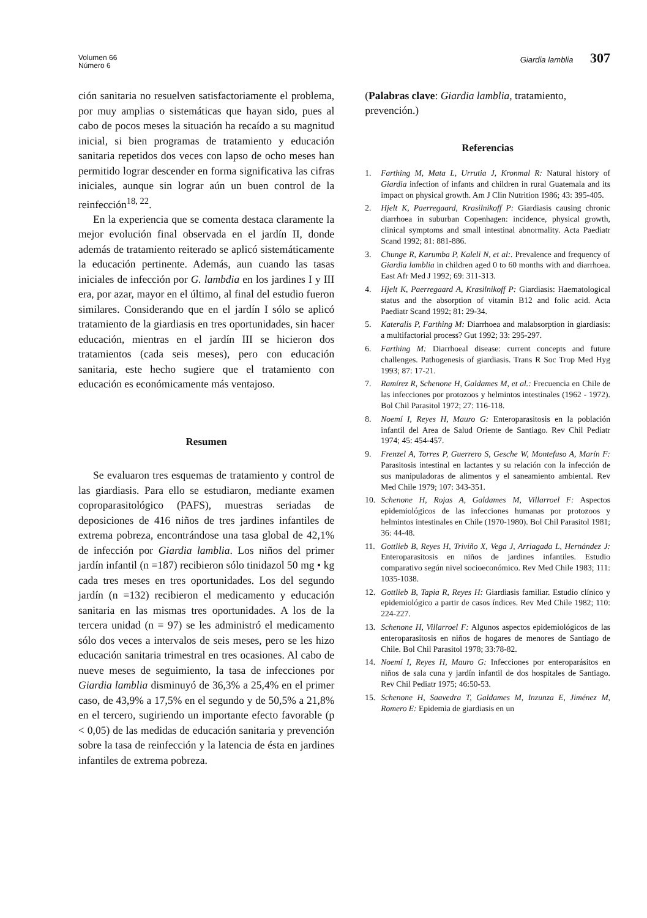Volumen 66
Número 6
Giardia lamblia 307
ción sanitaria no resuelven satisfactoriamente el problema, por muy amplias o sistemáticas que hayan sido, pues al cabo de pocos meses la situación ha recaído a su magnitud inicial, si bien programas de tratamiento y educación sanitaria repetidos dos veces con lapso de ocho meses han permitido lograr descender en forma significativa las cifras iniciales, aunque sin lograr aún un buen control de la reinfección<sup>18, 22</sup>.
En la experiencia que se comenta destaca claramente la mejor evolución final observada en el jardín II, donde además de tratamiento reiterado se aplicó sistemáticamente la educación pertinente. Además, aun cuando las tasas iniciales de infección por G. lambdia en los jardines I y III era, por azar, mayor en el último, al final del estudio fueron similares. Considerando que en el jardín I sólo se aplicó tratamiento de la giardiasis en tres oportunidades, sin hacer educación, mientras en el jardín III se hicieron dos tratamientos (cada seis meses), pero con educación sanitaria, este hecho sugiere que el tratamiento con educación es económicamente más ventajoso.
Resumen
Se evaluaron tres esquemas de tratamiento y control de las giardiasis. Para ello se estudiaron, mediante examen coproparasitológico (PAFS), muestras seriadas de deposiciones de 416 niños de tres jardines infantiles de extrema pobreza, encontrándose una tasa global de 42,1% de infección por Giardia lamblia. Los niños del primer jardín infantil (n =187) recibieron sólo tinidazol 50 mg • kg cada tres meses en tres oportunidades. Los del segundo jardín (n =132) recibieron el medicamento y educación sanitaria en las mismas tres oportunidades. A los de la tercera unidad (n = 97) se les administró el medicamento sólo dos veces a intervalos de seis meses, pero se les hizo educación sanitaria trimestral en tres ocasiones. Al cabo de nueve meses de seguimiento, la tasa de infecciones por Giardia lamblia disminuyó de 36,3% a 25,4% en el primer caso, de 43,9% a 17,5% en el segundo y de 50,5% a 21,8% en el tercero, sugiriendo un importante efecto favorable (p < 0,05) de las medidas de educación sanitaria y prevención sobre la tasa de reinfección y la latencia de ésta en jardines infantiles de extrema pobreza.
(Palabras clave: Giardia lamblia, tratamiento, prevención.)
Referencias
1. Farthing M, Mata L, Urrutia J, Kronmal R: Natural history of Giardia infection of infants and children in rural Guatemala and its impact on physical growth. Am J Clin Nutrition 1986; 43: 395-405.
2. Hjelt K, Paerregaard, Krasilnikoff P: Giardiasis causing chronic diarrhoea in suburban Copenhagen: incidence, physical growth, clinical symptoms and small intestinal abnormality. Acta Paediatr Scand 1992; 81: 881-886.
3. Chunge R, Karumba P, Kaleli N, et al:. Prevalence and frequency of Giardia lamblia in children aged 0 to 60 months with and diarrhoea. East Afr Med J 1992; 69: 311-313.
4. Hjelt K, Paerregaard A, Krasilnikoff P: Giardiasis: Haematological status and the absorption of vitamin B12 and folic acid. Acta Paediatr Scand 1992; 81: 29-34.
5. Kateralis P, Farthing M: Diarrhoea and malabsorption in giardiasis: a multifactorial process? Gut 1992; 33: 295-297.
6. Farthing M: Diarrhoeal disease: current concepts and future challenges. Pathogenesis of giardiasis. Trans R Soc Trop Med Hyg 1993; 87: 17-21.
7. Ramírez R, Schenone H, Galdames M, et al.: Frecuencia en Chile de las infecciones por protozoos y helmintos intestinales (1962 - 1972). Bol Chil Parasitol 1972; 27: 116-118.
8. Noemí I, Reyes H, Mauro G: Enteroparasitosis en la población infantil del Area de Salud Oriente de Santiago. Rev Chil Pediatr 1974; 45: 454-457.
9. Frenzel A, Torres P, Guerrero S, Gesche W, Montefuso A, Marín F: Parasitosis intestinal en lactantes y su relación con la infección de sus manipuladoras de alimentos y el saneamiento ambiental. Rev Med Chile 1979; 107: 343-351.
10. Schenone H, Rojas A, Galdames M, Villarroel F: Aspectos epidemiológicos de las infecciones humanas por protozoos y helmintos intestinales en Chile (1970-1980). Bol Chil Parasitol 1981; 36: 44-48.
11. Gottlieb B, Reyes H, Triviño X, Vega J, Arriagada L, Hernández J: Enteroparasitosis en niños de jardines infantiles. Estudio comparativo según nivel socioeconómico. Rev Med Chile 1983; 111: 1035-1038.
12. Gottlieb B, Tapia R, Reyes H: Giardiasis familiar. Estudio clínico y epidemiológico a partir de casos índices. Rev Med Chile 1982; 110: 224-227.
13. Schenone H, Villarroel F: Algunos aspectos epidemiológicos de las enteroparasitosis en niños de hogares de menores de Santiago de Chile. Bol Chil Parasitol 1978; 33:78-82.
14. Noemí I, Reyes H, Mauro G: Infecciones por enteroparásitos en niños de sala cuna y jardín infantil de dos hospitales de Santiago. Rev Chil Pediatr 1975; 46:50-53.
15. Schenone H, Saavedra T, Galdames M, Inzunza E, Jiménez M, Romero E: Epidemia de giardiasis en un